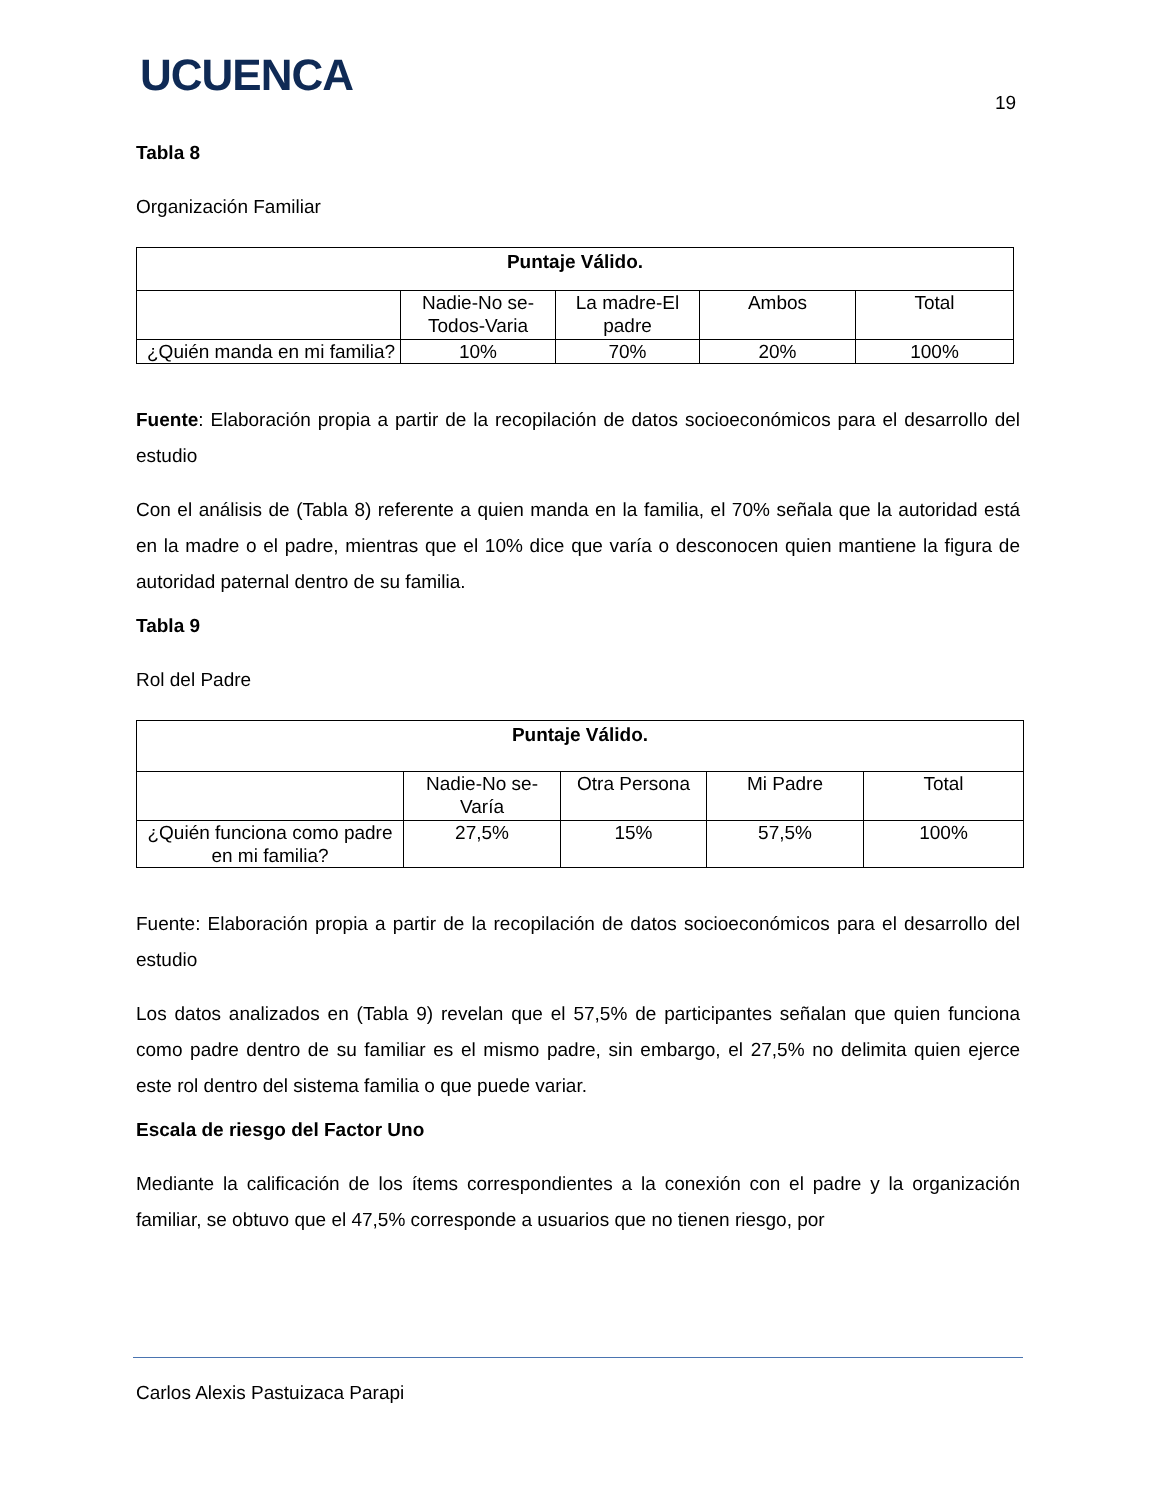UCUENCA
19
Tabla 8
Organización Familiar
| Puntaje Válido. | | | | |
| --- | --- | --- | --- | --- |
| | Nadie-No se-Todos-Varia | La madre-El padre | Ambos | Total |
| ¿Quién manda en mi familia? | 10% | 70% | 20% | 100% |
Fuente: Elaboración propia a partir de la recopilación de datos socioeconómicos para el desarrollo del estudio
Con el análisis de (Tabla 8) referente a quien manda en la familia, el 70% señala que la autoridad está en la madre o el padre, mientras que el 10% dice que varía o desconocen quien mantiene la figura de autoridad paternal dentro de su familia.
Tabla 9
Rol del Padre
| Puntaje Válido. | | | | |
| --- | --- | --- | --- | --- |
| | Nadie-No se-Varía | Otra Persona | Mi Padre | Total |
| ¿Quién funciona como padre en mi familia? | 27,5% | 15% | 57,5% | 100% |
Fuente: Elaboración propia a partir de la recopilación de datos socioeconómicos para el desarrollo del estudio
Los datos analizados en (Tabla 9) revelan que el 57,5% de participantes señalan que quien funciona como padre dentro de su familiar es el mismo padre, sin embargo, el 27,5% no delimita quien ejerce este rol dentro del sistema familia o que puede variar.
Escala de riesgo del Factor Uno
Mediante la calificación de los ítems correspondientes a la conexión con el padre y la organización familiar, se obtuvo que el 47,5% corresponde a usuarios que no tienen riesgo, por
Carlos Alexis Pastuizaca Parapi